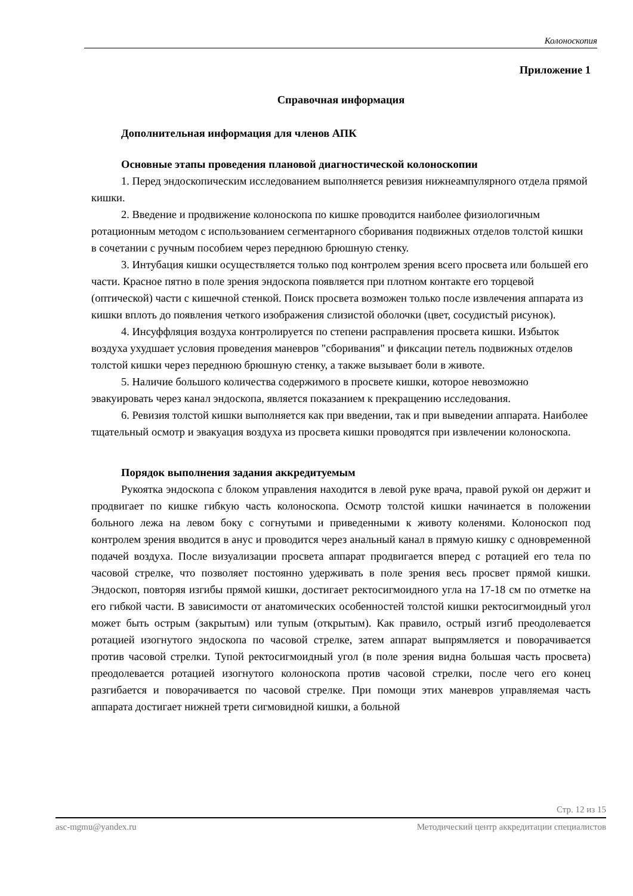Колоноскопия
Приложение 1
Справочная информация
Дополнительная информация для членов АПК
Основные этапы проведения плановой диагностической колоноскопии
1. Перед эндоскопическим исследованием выполняется ревизия нижнеампулярного отдела прямой кишки.
2. Введение и продвижение колоноскопа по кишке проводится наиболее физиологичным ротационным методом с использованием сегментарного сборивания подвижных отделов толстой кишки в сочетании с ручным пособием через переднюю брюшную стенку.
3. Интубация кишки осуществляется только под контролем зрения всего просвета или большей его части. Красное пятно в поле зрения эндоскопа появляется при плотном контакте его торцевой (оптической) части с кишечной стенкой. Поиск просвета возможен только после извлечения аппарата из кишки вплоть до появления четкого изображения слизистой оболочки (цвет, сосудистый рисунок).
4. Инсуффляция воздуха контролируется по степени расправления просвета кишки. Избыток воздуха ухудшает условия проведения маневров "сборивания" и фиксации петель подвижных отделов толстой кишки через переднюю брюшную стенку, а также вызывает боли в животе.
5. Наличие большого количества содержимого в просвете кишки, которое невозможно эвакуировать через канал эндоскопа, является показанием к прекращению исследования.
6. Ревизия толстой кишки выполняется как при введении, так и при выведении аппарата. Наиболее тщательный осмотр и эвакуация воздуха из просвета кишки проводятся при извлечении колоноскопа.
Порядок выполнения задания аккредитуемым
Рукоятка эндоскопа с блоком управления находится в левой руке врача, правой рукой он держит и продвигает по кишке гибкую часть колоноскопа. Осмотр толстой кишки начинается в положении больного лежа на левом боку с согнутыми и приведенными к животу коленями. Колоноскоп под контролем зрения вводится в анус и проводится через анальный канал в прямую кишку с одновременной подачей воздуха. После визуализации просвета аппарат продвигается вперед с ротацией его тела по часовой стрелке, что позволяет постоянно удерживать в поле зрения весь просвет прямой кишки. Эндоскоп, повторяя изгибы прямой кишки, достигает ректосигмоидного угла на 17-18 см по отметке на его гибкой части. В зависимости от анатомических особенностей толстой кишки ректосигмоидный угол может быть острым (закрытым) или тупым (открытым). Как правило, острый изгиб преодолевается ротацией изогнутого эндоскопа по часовой стрелке, затем аппарат выпрямляется и поворачивается против часовой стрелки. Тупой ректосигмоидный угол (в поле зрения видна большая часть просвета) преодолевается ротацией изогнутого колоноскопа против часовой стрелки, после чего его конец разгибается и поворачивается по часовой стрелке. При помощи этих маневров управляемая часть аппарата достигает нижней трети сигмовидной кишки, а больной
Стр. 12 из 15
asc-mgmu@yandex.ru Методический центр аккредитации специалистов